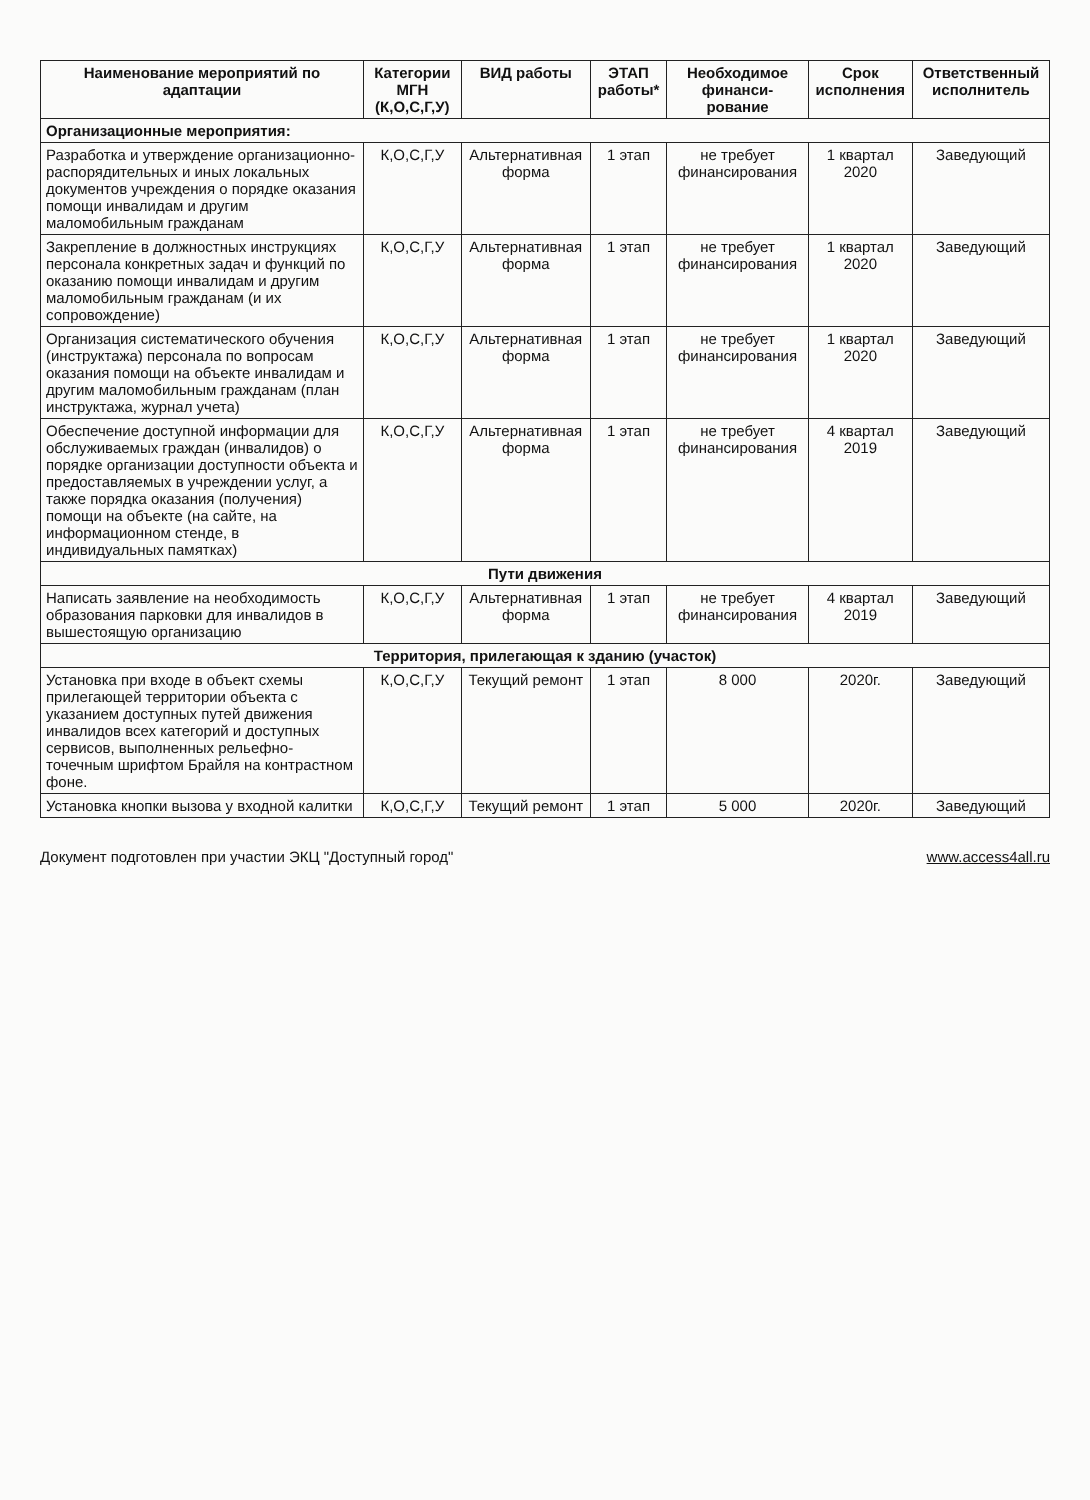| Наименование мероприятий по адаптации | Категории МГН (К,О,С,Г,У) | ВИД работы | ЭТАП работы* | Необходимое финанси-рование | Срок исполнения | Ответственный исполнитель |
| --- | --- | --- | --- | --- | --- | --- |
| Организационные мероприятия: | | | | | | |
| Разработка и утверждение организационно-распорядительных и иных локальных документов учреждения о порядке оказания помощи инвалидам и другим маломобильным гражданам | К,О,С,Г,У | Альтернативная форма | 1 этап | не требует финансирования | 1 квартал 2020 | Заведующий |
| Закрепление в должностных инструкциях персонала конкретных задач и функций по оказанию помощи инвалидам и другим маломобильным гражданам (и их сопровождение) | К,О,С,Г,У | Альтернативная форма | 1 этап | не требует финансирования | 1 квартал 2020 | Заведующий |
| Организация систематического обучения (инструктажа) персонала по вопросам оказания помощи на объекте инвалидам и другим маломобильным гражданам (план инструктажа, журнал учета) | К,О,С,Г,У | Альтернативная форма | 1 этап | не требует финансирования | 1 квартал 2020 | Заведующий |
| Обеспечение доступной информации для обслуживаемых граждан (инвалидов) о порядке организации доступности объекта и предоставляемых в учреждении услуг, а также порядка оказания (получения) помощи на объекте (на сайте, на информационном стенде, в индивидуальных памятках) | К,О,С,Г,У | Альтернативная форма | 1 этап | не требует финансирования | 4 квартал 2019 | Заведующий |
| Пути движения | | | | | | |
| Написать заявление на необходимость образования парковки для инвалидов в вышестоящую организацию | К,О,С,Г,У | Альтернативная форма | 1 этап | не требует финансирования | 4 квартал 2019 | Заведующий |
| Территория, прилегающая к зданию (участок) | | | | | | |
| Установка при входе в объект схемы прилегающей территории объекта с указанием доступных путей движения инвалидов всех категорий и доступных сервисов, выполненных рельефно-точечным шрифтом Брайля на контрастном фоне. | К,О,С,Г,У | Текущий ремонт | 1 этап | 8 000 | 2020г. | Заведующий |
| Установка кнопки вызова у входной калитки | К,О,С,Г,У | Текущий ремонт | 1 этап | 5 000 | 2020г. | Заведующий |
Документ подготовлен при участии ЭКЦ "Доступный город" www.access4all.ru